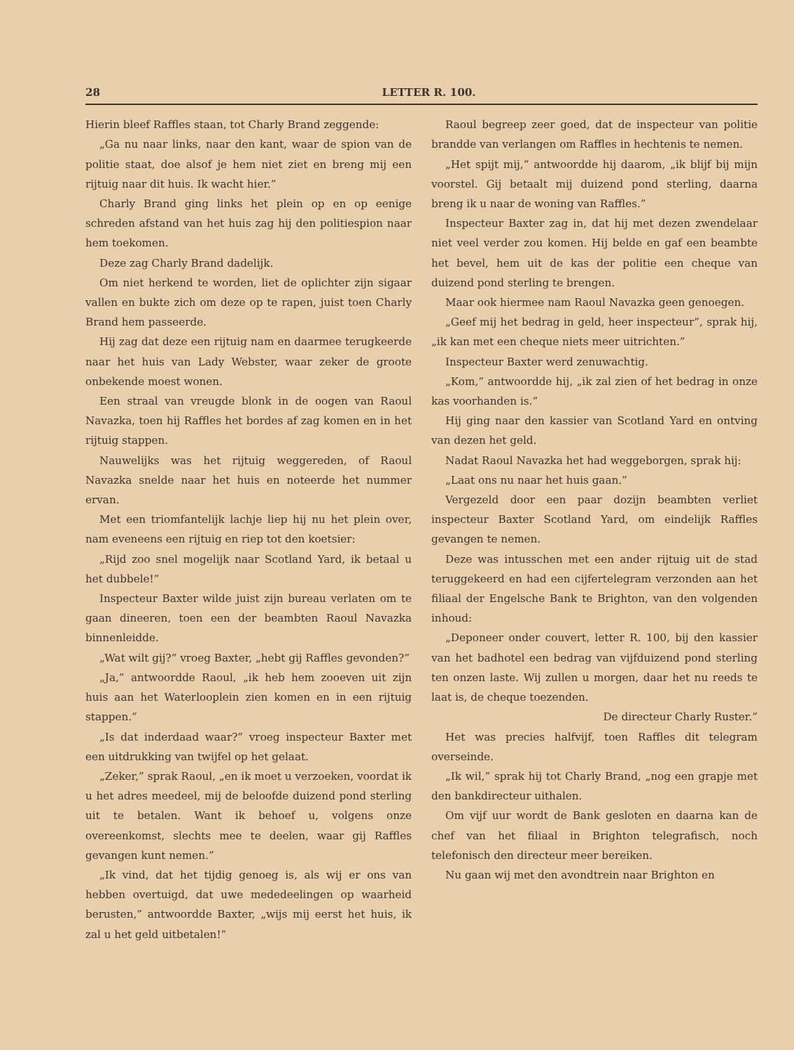28 LETTER R. 100.
Hierin bleef Raffles staan, tot Charly Brand zeggende:
„Ga nu naar links, naar den kant, waar de spion van de politie staat, doe alsof je hem niet ziet en breng mij een rijtuig naar dit huis. Ik wacht hier.”
Charly Brand ging links het plein op en op eenige schreden afstand van het huis zag hij den politiespion naar hem toekomen.
Deze zag Charly Brand dadelijk.
Om niet herkend te worden, liet de oplichter zijn sigaar vallen en bukte zich om deze op te rapen, juist toen Charly Brand hem passeerde.
Hij zag dat deze een rijtuig nam en daarmee terugkeerde naar het huis van Lady Webster, waar zeker de groote onbekende moest wonen.
Een straal van vreugde blonk in de oogen van Raoul Navazka, toen hij Raffles het bordes af zag komen en in het rijtuig stappen.
Nauwelijks was het rijtuig weggereden, of Raoul Navazka snelde naar het huis en noteerde het nummer ervan.
Met een triomfantelijk lachje liep hij nu het plein over, nam eveneens een rijtuig en riep tot den koetsier:
„Rijd zoo snel mogelijk naar Scotland Yard, ik betaal u het dubbele!”
Inspecteur Baxter wilde juist zijn bureau verlaten om te gaan dineeren, toen een der beambten Raoul Navazka binnenleidde.
„Wat wilt gij?” vroeg Baxter, „hebt gij Raffles gevonden?”
„Ja,” antwoordde Raoul, „ik heb hem zooeven uit zijn huis aan het Waterlooplein zien komen en in een rijtuig stappen.”
„Is dat inderdaad waar?” vroeg inspecteur Baxter met een uitdrukking van twijfel op het gelaat.
„Zeker,” sprak Raoul, „en ik moet u verzoeken, voordat ik u het adres meedeel, mij de beloofde duizend pond sterling uit te betalen. Want ik behoef u, volgens onze overeenkomst, slechts mee te deelen, waar gij Raffles gevangen kunt nemen.”
„Ik vind, dat het tijdig genoeg is, als wij er ons van hebben overtuigd, dat uwe mededeelingen op waarheid berusten,” antwoordde Baxter, „wijs mij eerst het huis, ik zal u het geld uitbetalen!”
Raoul begreep zeer goed, dat de inspecteur van politie brandde van verlangen om Raffles in hechtenis te nemen.
„Het spijt mij,” antwoordde hij daarom, „ik blijf bij mijn voorstel. Gij betaalt mij duizend pond sterling, daarna breng ik u naar de woning van Raffles.”
Inspecteur Baxter zag in, dat hij met dezen zwendelaar niet veel verder zou komen. Hij belde en gaf een beambte het bevel, hem uit de kas der politie een cheque van duizend pond sterling te brengen.
Maar ook hiermee nam Raoul Navazka geen genoegen.
„Geef mij het bedrag in geld, heer inspecteur”, sprak hij, „ik kan met een cheque niets meer uitrichten.”
Inspecteur Baxter werd zenuwachtig.
„Kom,” antwoordde hij, „ik zal zien of het bedrag in onze kas voorhanden is.”
Hij ging naar den kassier van Scotland Yard en ontving van dezen het geld.
Nadat Raoul Navazka het had weggeborgen, sprak hij:
„Laat ons nu naar het huis gaan.”
Vergezeld door een paar dozijn beambten verliet inspecteur Baxter Scotland Yard, om eindelijk Raffles gevangen te nemen.
Deze was intusschen met een ander rijtuig uit de stad teruggekeerd en had een cijfertelegram verzonden aan het filiaal der Engelsche Bank te Brighton, van den volgenden inhoud:
„Deponeer onder couvert, letter R. 100, bij den kassier van het badhotel een bedrag van vijfduizend pond sterling ten onzen laste. Wij zullen u morgen, daar het nu reeds te laat is, de cheque toezenden.
De directeur Charly Ruster.”
Het was precies halfvijf, toen Raffles dit telegram overseinde.
„Ik wil,” sprak hij tot Charly Brand, „nog een grapje met den bankdirecteur uithalen.
Om vijf uur wordt de Bank gesloten en daarna kan de chef van het filiaal in Brighton telegrafisch, noch telefonisch den directeur meer bereiken.
Nu gaan wij met den avondtrein naar Brighton en